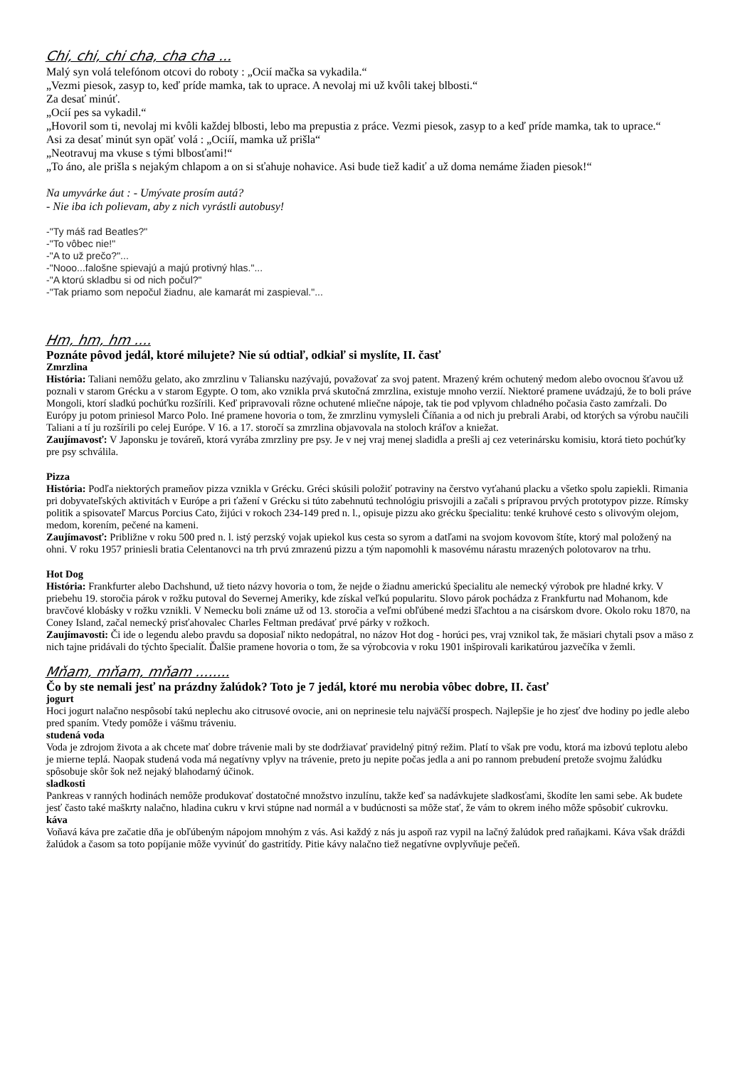Chi, chi, chi cha, cha cha ...
Malý syn volá telefónom otcovi do roboty : „Ocií mačka sa vykadila.“
„Vezmi piesok, zasyp to, keď príde mamka, tak to uprace. A nevolaj mi už kvôli takej blbosti.“
Za desať minúť.
„Ocií pes sa vykadil.“
„Hovoril som ti, nevolaj mi kvôli každej blbosti, lebo ma prepustia z práce. Vezmi piesok, zasyp to a keď príde mamka, tak to uprace.“
Asi za desať minút syn opäť volá : „Ociíí, mamka už prišla“
„Neotravuj ma vkuse s tými blbosťami!“
„To áno, ale prišla s nejakým chlapom a on si sťahuje nohavice. Asi bude tiež kadiť a už doma nemáme žiaden piesok!“
Na umyvárke áut : - Umývate prosím autá?
- Nie iba ich polievam, aby z nich vyrástli autobusy!
-"Ty máš rad Beatles?"
-"To vôbec nie!"
-"A to už prečo?"...
-"Nooo...falošne spievajú a majú protivný hlas."...
-"A ktorú skladbu si od nich počul?"
-"Tak priamo som nepočul žiadnu, ale kamarát mi zaspieval."...
Hm, hm, hm ....
Poznáte pôvod jedál, ktoré milujete? Nie sú odtiaľ, odkiaľ si myslíte, II. časť
Zmrzlina
História: Taliani nemôžu gelato, ako zmrzlinu v Taliansku nazývajú, považovať za svoj patent. Mrazený krém ochutený medom alebo ovocnou šťavou už poznali v starom Grécku a v starom Egypte. O tom, ako vznikla prvá skutočná zmrzlina, existuje mnoho verzií. Niektoré pramene uvádzajú, že to boli práve Mongoli, ktorí sladkú pochúťku rozšírili. Keď pripravovali rôzne ochutené mliečne nápoje, tak tie pod vplyvom chladného počasia často zamŕzali. Do Európy ju potom priniesol Marco Polo. Iné pramene hovoria o tom, že zmrzlinu vymysleli Číňania a od nich ju prebrali Arabi, od ktorých sa výrobu naučili Taliani a tí ju rozšírili po celej Európe. V 16. a 17. storočí sa zmrzlina objavovala na stoloch kráľov a kniežat.
Zaujímavosť: V Japonsku je továreň, ktorá vyrába zmrzliny pre psy. Je v nej vraj menej sladidla a prešli aj cez veterinársku komisiu, ktorá tieto pochúťky pre psy schválila.
Pizza
História: Podľa niektorých prameňov pizza vznikla v Grécku. Gréci skúsili položiť potraviny na čerstvo vyťahanú placku a všetko spolu zapiekli. Rimania pri dobyvateľských aktivitách v Európe a pri ťažení v Grécku si túto zabehnutú technológiu prisvojili a začali s prípravou prvých prototypov pizze. Rímsky politik a spisovateľ Marcus Porcius Cato, žijúci v rokoch 234-149 pred n. l., opisuje pizzu ako grécku špecialitu: tenké kruhové cesto s olivovým olejom, medom, korením, pečené na kameni.
Zaujímavosť: Približne v roku 500 pred n. l. istý perzský vojak upiekol kus cesta so syrom a datľami na svojom kovovom štíte, ktorý mal položený na ohni. V roku 1957 priniesli bratia Celentanovci na trh prvú zmrazenú pizzu a tým napomohli k masovému nárastu mrazených polotovarov na trhu.
Hot Dog
História: Frankfurter alebo Dachshund, už tieto názvy hovoria o tom, že nejde o žiadnu americkú špecialitu ale nemecký výrobok pre hladné krky. V priebehu 19. storočia párok v rožku putoval do Severnej Ameriky, kde získal veľkú popularitu. Slovo párok pochádza z Frankfurtu nad Mohanom, kde bravčové klobásky v rožku vznikli. V Nemecku boli známe už od 13. storočia a veľmi obľúbené medzi šľachtou a na cisárskom dvore. Okolo roku 1870, na Coney Island, začal nemecký prisťahovalec Charles Feltman predávať prvé párky v rožkoch.
Zaujímavosti: Či ide o legendu alebo pravdu sa doposiaľ nikto nedopátral, no názov Hot dog - horúci pes, vraj vznikol tak, že mäsiari chytali psov a mäso z nich tajne pridávali do týchto špecialít. Ďalšie pramene hovoria o tom, že sa výrobcovia v roku 1901 inšpirovali karikatúrou jazvečíka v žemli.
Mňam, mňam, mňam ........
Čo by ste nemali jesť na prázdny žalúdok? Toto je 7 jedál, ktoré mu nerobia vôbec dobre, II. časť
jogurt
Hoci jogurt nalačno nespôsobí takú neplechu ako citrusové ovocie, ani on neprinesie telu najväčší prospech. Najlepšie je ho zjesť dve hodiny po jedle alebo pred spaním. Vtedy pomôže i vášmu tráveniu.
studená voda
Voda je zdrojom života a ak chcete mať dobre trávenie mali by ste dodržiavať pravidelný pitný režim. Platí to však pre vodu, ktorá ma izbovú teplotu alebo je mierne teplá. Naopak studená voda má negatívny vplyv na trávenie, preto ju nepite počas jedla a ani po rannom prebudení pretože svojmu žalúdku spôsobuje skôr šok než nejaký blahodarný účinok.
sladkosti
Pankreas v ranných hodinách nemôže produkovať dostatočné množstvo inzulínu, takže keď sa nadávkujete sladkosťami, škodíte len sami sebe. Ak budete jesť často také maškrty nalačno, hladina cukru v krvi stúpne nad normál a v budúcnosti sa môže stať, že vám to okrem iného môže spôsobiť cukrovku.
káva
Voňavá káva pre začatie dňa je obľúbeným nápojom mnohým z vás. Asi každý z nás ju aspoň raz vypil na lačný žalúdok pred raňajkami. Káva však dráždi žalúdok a časom sa toto popíjanie môže vyvinúť do gastritídy. Pitie kávy nalačno tiež negatívne ovplyvňuje pečeň.